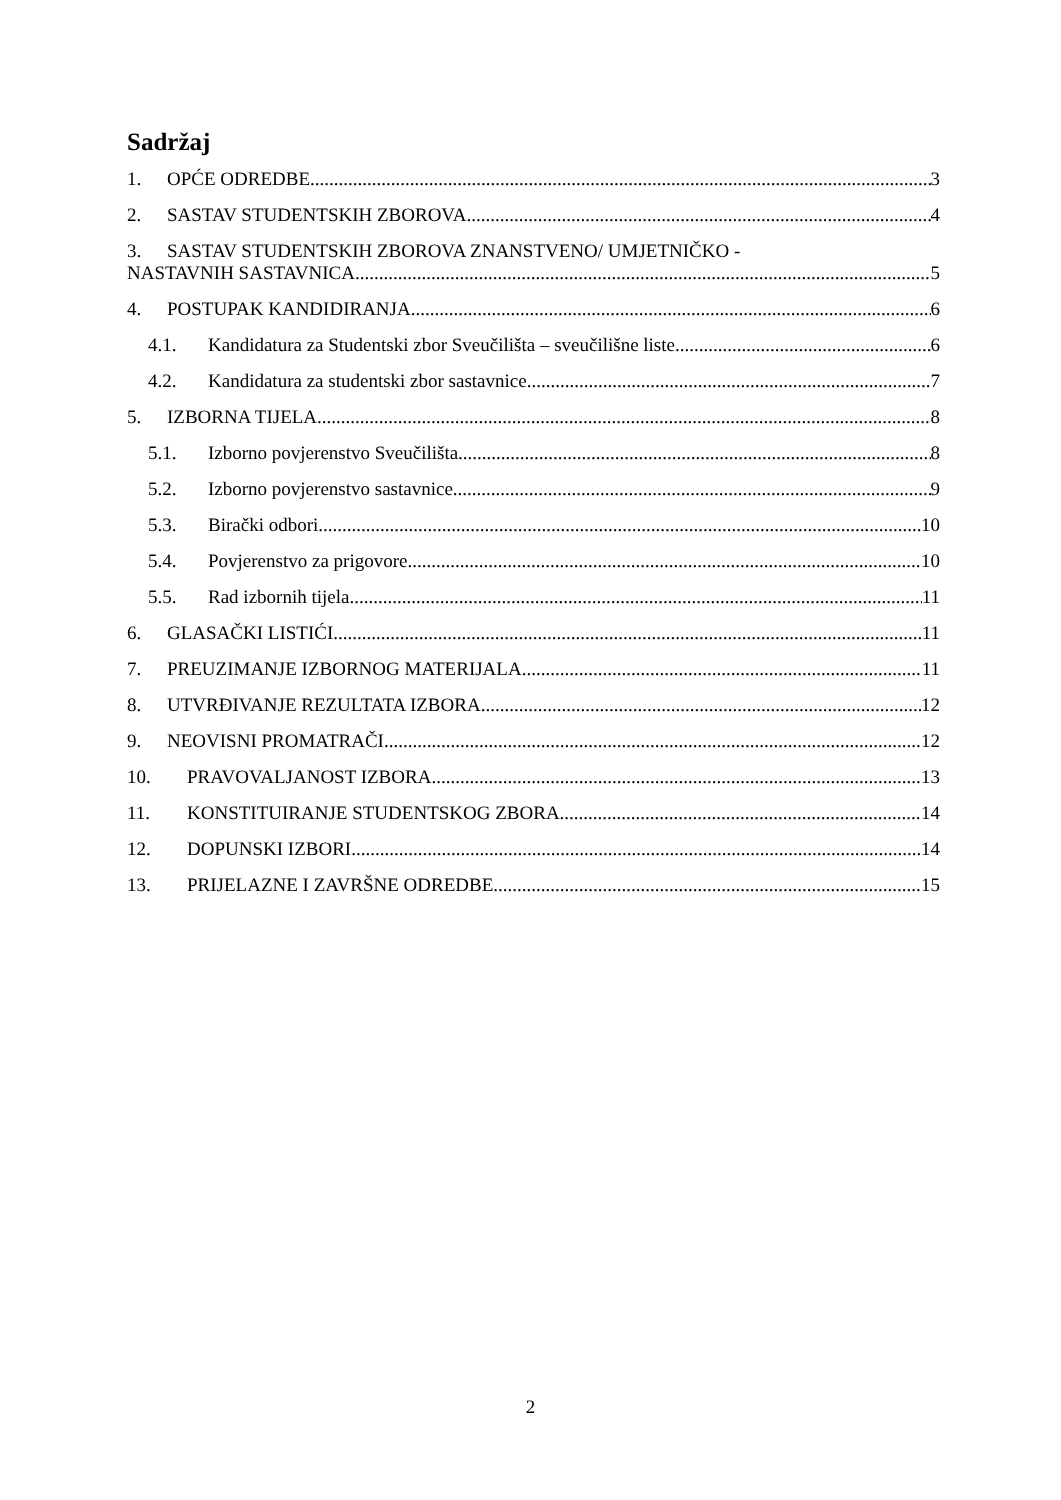Sadržaj
1. OPĆE ODREDBE 3
2. SASTAV STUDENTSKIH ZBOROVA 4
3. SASTAV STUDENTSKIH ZBOROVA ZNANSTVENO/ UMJETNIČKO -
NASTAVNIH SASTAVNICA 5
4. POSTUPAK KANDIDIRANJA 6
4.1. Kandidatura za Studentski zbor Sveučilišta – sveučilišne liste 6
4.2. Kandidatura za studentski zbor sastavnice 7
5. IZBORNA TIJELA 8
5.1. Izborno povjerenstvo Sveučilišta 8
5.2. Izborno povjerenstvo sastavnice 9
5.3. Birački odbori 10
5.4. Povjerenstvo za prigovore 10
5.5. Rad izbornih tijela 11
6. GLASAČKI LISTIĆI 11
7. PREUZIMANJE IZBORNOG MATERIJALA 11
8. UTVRĐIVANJE REZULTATA IZBORA 12
9. NEOVISNI PROMATRAČI 12
10. PRAVOVALJANOST IZBORA 13
11. KONSTITUIRANJE STUDENTSKOG ZBORA 14
12. DOPUNSKI IZBORI 14
13. PRIJELAZNE I ZAVRŠNE ODREDBE 15
2